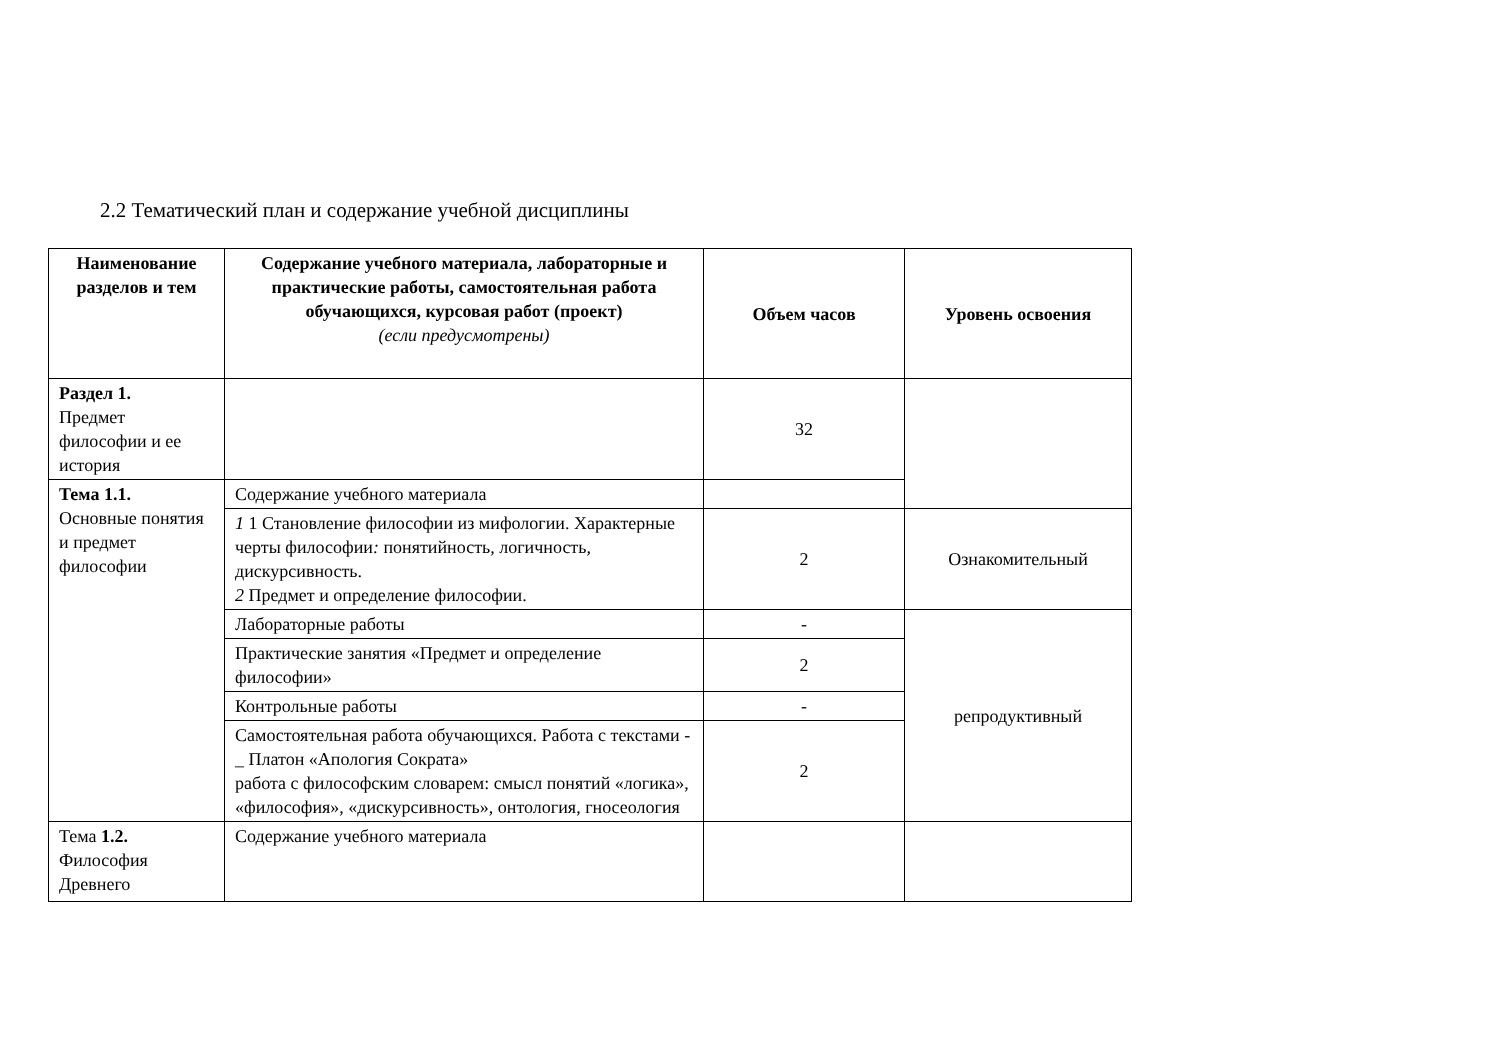2.2 Тематический план и содержание учебной дисциплины
| Наименование разделов и тем | Содержание учебного материала, лабораторные и практические работы, самостоятельная работа обучающихся, курсовая работ (проект) (если предусмотрены) | Объем часов | Уровень освоения |
| --- | --- | --- | --- |
| Раздел 1. Предмет философии и ее история | | 32 | |
| Тема 1.1. Основные понятия и предмет философии | Содержание учебного материала | | |
| | 1 1 Становление философии из мифологии. Характерные черты философии : понятийность , логичность , дискурсивность. 2 Предмет и определение философии. | 2 | Ознакомительный |
| | Лабораторные работы | - | репродуктивный |
| | Практические занятия «Предмет и определение философии» | 2 | |
| | Контрольные работы | - | |
| | Самостоятельная работа обучающихся. Работа с текстами -_ Платон «Апология Сократа» работа с философским словарем: смысл понятий «логика», «философия», «дискурсивность», онтология, гносеология | 2 | |
| Тема 1.2. Философия Древнего | Содержание учебного материала | | |